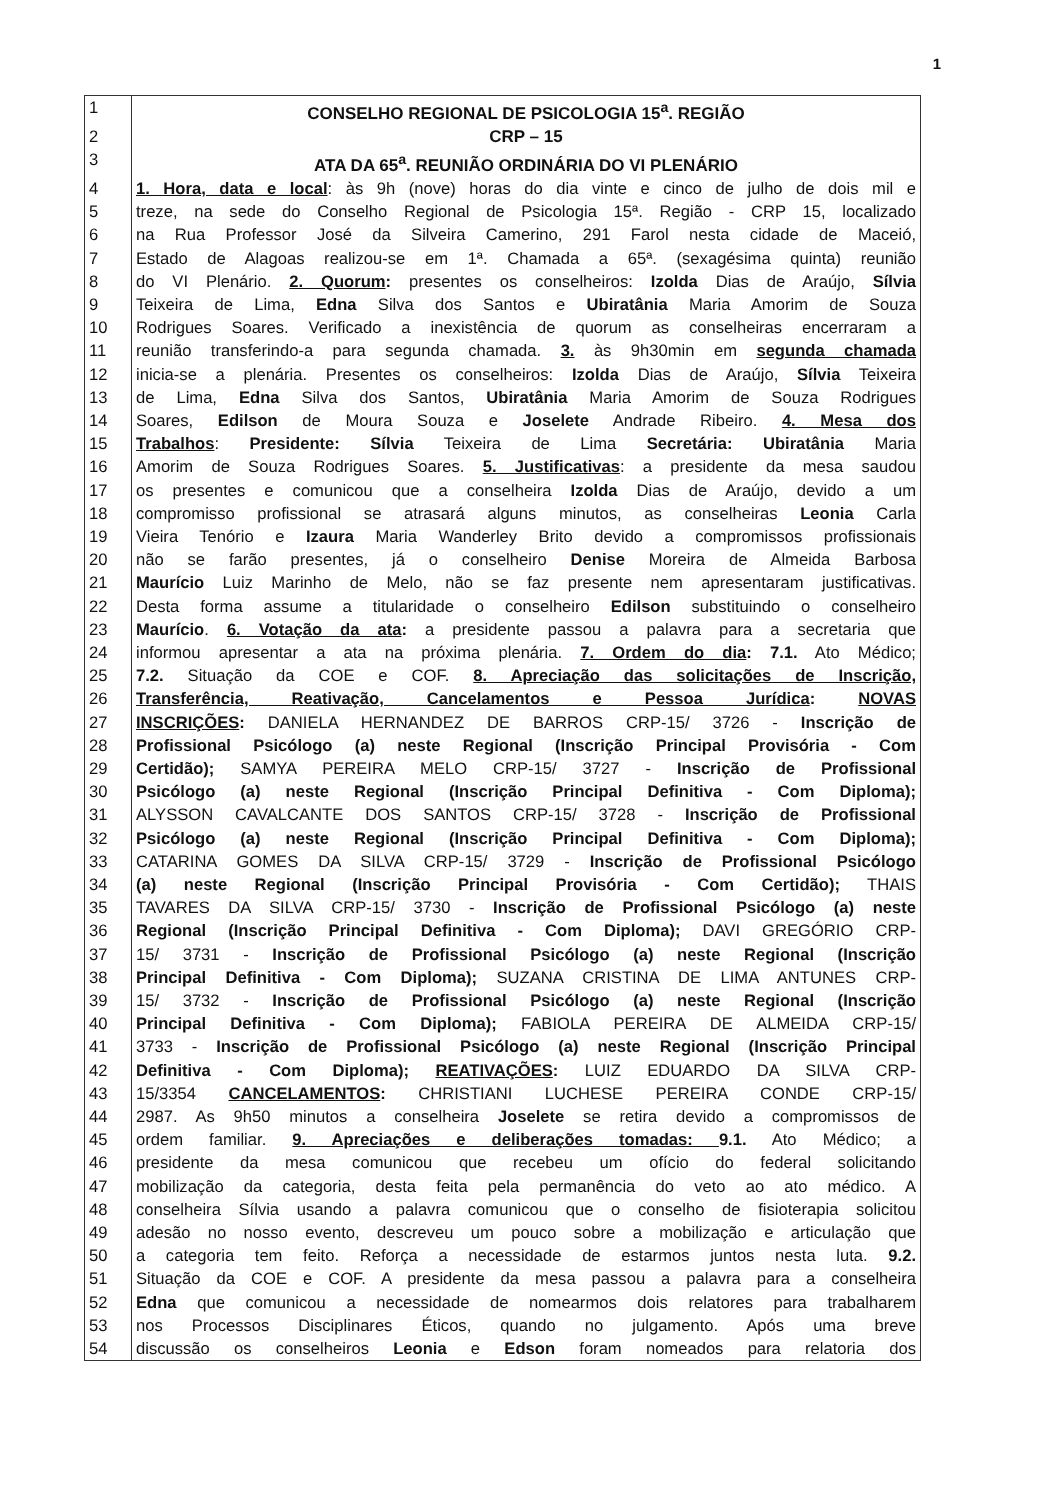1
| 1 | CONSELHO REGIONAL DE PSICOLOGIA 15<sup>a</sup>. REGIÃO |
| 2 | CRP – 15 |
| 3 | ATA DA 65<sup>a</sup>. REUNIÃO ORDINÁRIA DO VI PLENÁRIO |
| 4 | 1. Hora, data e local : às 9h (nove) horas do dia vinte e cinco de julho de dois mil e |
| 5 | treze, na sede do Conselho Regional de Psicologia 15ª. Região - CRP 15, localizado |
| 6 | na Rua Professor José da Silveira Camerino, 291 Farol nesta cidade de Maceió, |
| 7 | Estado de Alagoas realizou-se em 1ª. Chamada a 65ª. (sexagésima quinta) reunião |
| 8 | do VI Plenário. 2. Quorum : presentes os conselheiros: Izolda Dias de Araújo, Sílvia |
| 9 | Teixeira de Lima, Edna Silva dos Santos e Ubiratânia Maria Amorim de Souza |
| 10 | Rodrigues Soares. Verificado a inexistência de quorum as conselheiras encerraram a |
| 11 | reunião transferindo-a para segunda chamada. 3. às 9h30min em segunda chamada |
| 12 | inicia-se a plenária. Presentes os conselheiros: Izolda Dias de Araújo, Sílvia Teixeira |
| 13 | de Lima, Edna Silva dos Santos, Ubiratânia Maria Amorim de Souza Rodrigues |
| 14 | Soares, Edilson de Moura Souza e Joselete Andrade Ribeiro. 4. Mesa dos |
| 15 | Trabalhos : Presidente: Sílvia Teixeira de Lima Secretária: Ubiratânia Maria |
| 16 | Amorim de Souza Rodrigues Soares. 5. Justificativas : a presidente da mesa saudou |
| 17 | os presentes e comunicou que a conselheira Izolda Dias de Araújo, devido a um |
| 18 | compromisso profissional se atrasará alguns minutos, as conselheiras Leonia Carla |
| 19 | Vieira Tenório e Izaura Maria Wanderley Brito devido a compromissos profissionais |
| 20 | não se farão presentes, já o conselheiro Denise Moreira de Almeida Barbosa |
| 21 | Maurício Luiz Marinho de Melo, não se faz presente nem apresentaram justificativas. |
| 22 | Desta forma assume a titularidade o conselheiro Edilson substituindo o conselheiro |
| 23 | Maurício . 6. Votação da ata : a presidente passou a palavra para a secretaria que |
| 24 | informou apresentar a ata na próxima plenária. 7. Ordem do dia : 7.1. Ato Médico; |
| 25 | 7.2. Situação da COE e COF. 8. Apreciação das solicitações de Inscrição, |
| 26 | Transferência, Reativação, Cancelamentos e Pessoa Jurídica : NOVAS |
| 27 | INSCRIÇÕES : DANIELA HERNANDEZ DE BARROS CRP-15/ 3726 - Inscrição de |
| 28 | Profissional Psicólogo (a) neste Regional (Inscrição Principal Provisória - Com |
| 29 | Certidão); SAMYA PEREIRA MELO CRP-15/ 3727 - Inscrição de Profissional |
| 30 | Psicólogo (a) neste Regional (Inscrição Principal Definitiva - Com Diploma); |
| 31 | ALYSSON CAVALCANTE DOS SANTOS CRP-15/ 3728 - Inscrição de Profissional |
| 32 | Psicólogo (a) neste Regional (Inscrição Principal Definitiva - Com Diploma); |
| 33 | CATARINA GOMES DA SILVA CRP-15/ 3729 - Inscrição de Profissional Psicólogo |
| 34 | (a) neste Regional (Inscrição Principal Provisória - Com Certidão); THAIS |
| 35 | TAVARES DA SILVA CRP-15/ 3730 - Inscrição de Profissional Psicólogo (a) neste |
| 36 | Regional (Inscrição Principal Definitiva - Com Diploma); DAVI GREGÓRIO CRP- |
| 37 | 15/ 3731 - Inscrição de Profissional Psicólogo (a) neste Regional (Inscrição |
| 38 | Principal Definitiva - Com Diploma); SUZANA CRISTINA DE LIMA ANTUNES CRP- |
| 39 | 15/ 3732 - Inscrição de Profissional Psicólogo (a) neste Regional (Inscrição |
| 40 | Principal Definitiva - Com Diploma); FABIOLA PEREIRA DE ALMEIDA CRP-15/ |
| 41 | 3733 - Inscrição de Profissional Psicólogo (a) neste Regional (Inscrição Principal |
| 42 | Definitiva - Com Diploma); REATIVAÇÕES : LUIZ EDUARDO DA SILVA CRP- |
| 43 | 15/3354 CANCELAMENTOS : CHRISTIANI LUCHESE PEREIRA CONDE CRP-15/ |
| 44 | 2987. As 9h50 minutos a conselheira Joselete se retira devido a compromissos de |
| 45 | ordem familiar. 9. Apreciações e deliberações tomadas: 9.1. Ato Médico; a |
| 46 | presidente da mesa comunicou que recebeu um ofício do federal solicitando |
| 47 | mobilização da categoria, desta feita pela permanência do veto ao ato médico. A |
| 48 | conselheira Sílvia usando a palavra comunicou que o conselho de fisioterapia solicitou |
| 49 | adesão no nosso evento, descreveu um pouco sobre a mobilização e articulação que |
| 50 | a categoria tem feito. Reforça a necessidade de estarmos juntos nesta luta. 9.2. |
| 51 | Situação da COE e COF. A presidente da mesa passou a palavra para a conselheira |
| 52 | Edna que comunicou a necessidade de nomearmos dois relatores para trabalharem |
| 53 | nos Processos Disciplinares Éticos, quando no julgamento. Após uma breve |
| 54 | discussão os conselheiros Leonia e Edson foram nomeados para relatoria dos |